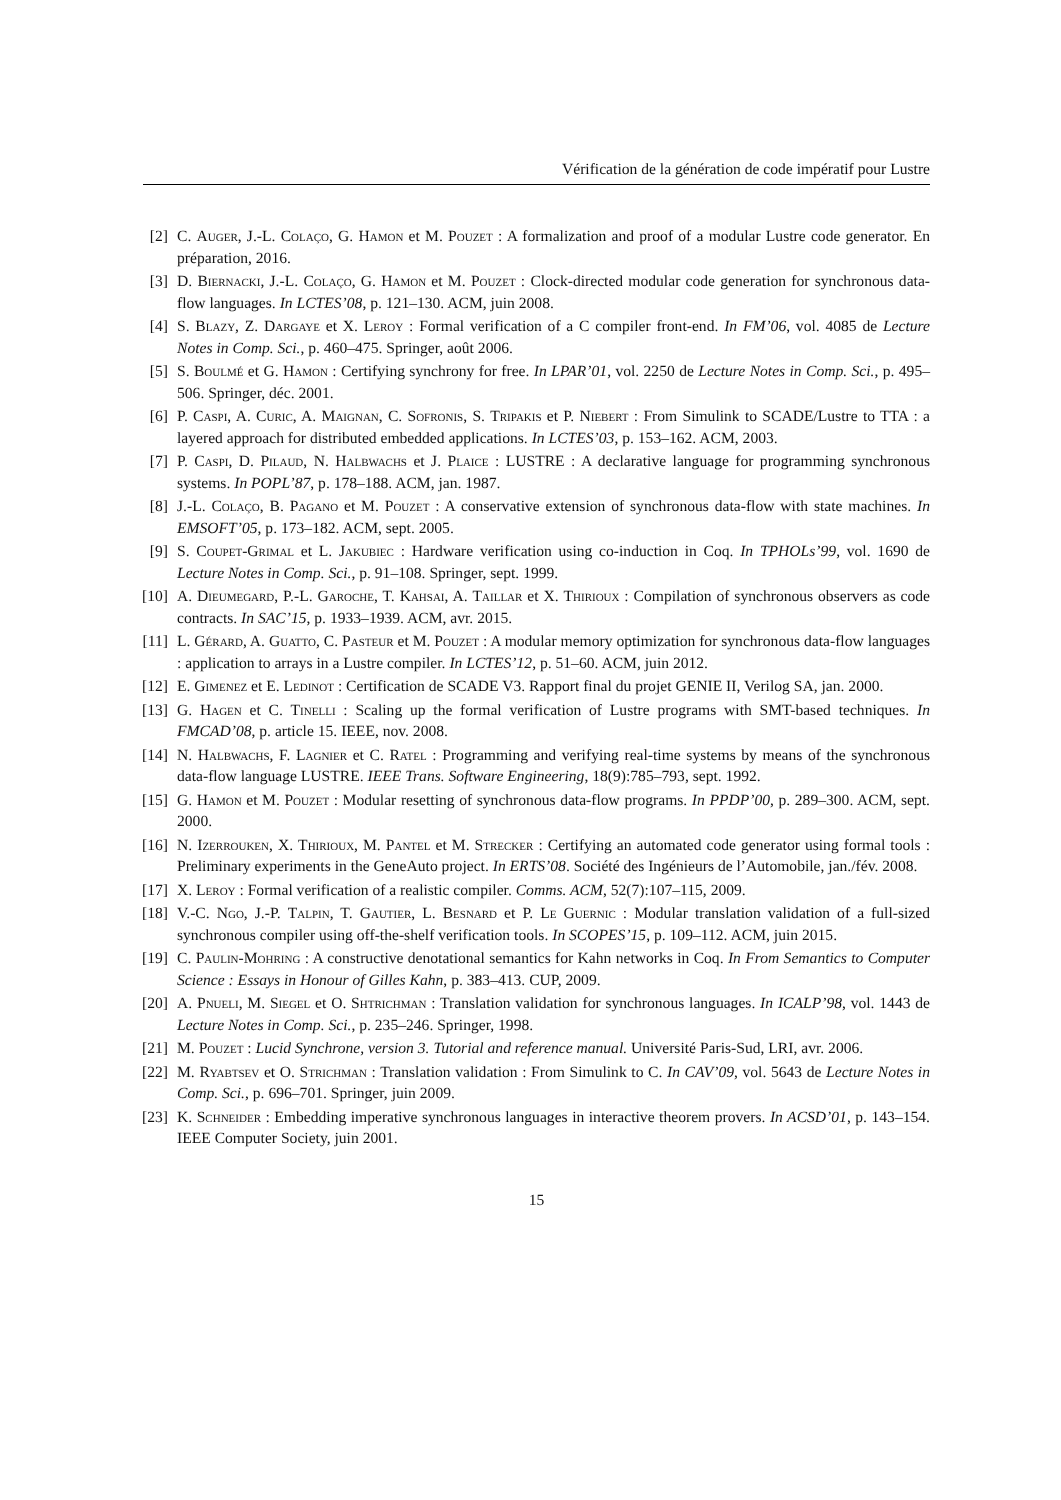Vérification de la génération de code impératif pour Lustre
[2] C. Auger, J.-L. Colaço, G. Hamon et M. Pouzet : A formalization and proof of a modular Lustre code generator. En préparation, 2016.
[3] D. Biernacki, J.-L. Colaço, G. Hamon et M. Pouzet : Clock-directed modular code generation for synchronous data-flow languages. In LCTES’08, p. 121–130. ACM, juin 2008.
[4] S. Blazy, Z. Dargaye et X. Leroy : Formal verification of a C compiler front-end. In FM’06, vol. 4085 de Lecture Notes in Comp. Sci., p. 460–475. Springer, août 2006.
[5] S. Boulmé et G. Hamon : Certifying synchrony for free. In LPAR’01, vol. 2250 de Lecture Notes in Comp. Sci., p. 495–506. Springer, déc. 2001.
[6] P. Caspi, A. Curic, A. Maignan, C. Sofronis, S. Tripakis et P. Niebert : From Simulink to SCADE/Lustre to TTA : a layered approach for distributed embedded applications. In LCTES’03, p. 153–162. ACM, 2003.
[7] P. Caspi, D. Pilaud, N. Halbwachs et J. Plaice : LUSTRE : A declarative language for programming synchronous systems. In POPL’87, p. 178–188. ACM, jan. 1987.
[8] J.-L. Colaço, B. Pagano et M. Pouzet : A conservative extension of synchronous data-flow with state machines. In EMSOFT’05, p. 173–182. ACM, sept. 2005.
[9] S. Coupet-Grimal et L. Jakubiec : Hardware verification using co-induction in Coq. In TPHOLs’99, vol. 1690 de Lecture Notes in Comp. Sci., p. 91–108. Springer, sept. 1999.
[10] A. Dieumegard, P.-L. Garoche, T. Kahsai, A. Taillar et X. Thirioux : Compilation of synchronous observers as code contracts. In SAC’15, p. 1933–1939. ACM, avr. 2015.
[11] L. Gérard, A. Guatto, C. Pasteur et M. Pouzet : A modular memory optimization for synchronous data-flow languages : application to arrays in a Lustre compiler. In LCTES’12, p. 51–60. ACM, juin 2012.
[12] E. Gimenez et E. Ledinot : Certification de SCADE V3. Rapport final du projet GENIE II, Verilog SA, jan. 2000.
[13] G. Hagen et C. Tinelli : Scaling up the formal verification of Lustre programs with SMT-based techniques. In FMCAD’08, p. article 15. IEEE, nov. 2008.
[14] N. Halbwachs, F. Lagnier et C. Ratel : Programming and verifying real-time systems by means of the synchronous data-flow language LUSTRE. IEEE Trans. Software Engineering, 18(9):785–793, sept. 1992.
[15] G. Hamon et M. Pouzet : Modular resetting of synchronous data-flow programs. In PPDP’00, p. 289–300. ACM, sept. 2000.
[16] N. Izerrouken, X. Thirioux, M. Pantel et M. Strecker : Certifying an automated code generator using formal tools : Preliminary experiments in the GeneAuto project. In ERTS’08. Société des Ingénieurs de l’Automobile, jan./fév. 2008.
[17] X. Leroy : Formal verification of a realistic compiler. Comms. ACM, 52(7):107–115, 2009.
[18] V.-C. Ngo, J.-P. Talpin, T. Gautier, L. Besnard et P. Le Guernic : Modular translation validation of a full-sized synchronous compiler using off-the-shelf verification tools. In SCOPES’15, p. 109–112. ACM, juin 2015.
[19] C. Paulin-Mohring : A constructive denotational semantics for Kahn networks in Coq. In From Semantics to Computer Science : Essays in Honour of Gilles Kahn, p. 383–413. CUP, 2009.
[20] A. Pnueli, M. Siegel et O. Shtrichman : Translation validation for synchronous languages. In ICALP’98, vol. 1443 de Lecture Notes in Comp. Sci., p. 235–246. Springer, 1998.
[21] M. Pouzet : Lucid Synchrone, version 3. Tutorial and reference manual. Université Paris-Sud, LRI, avr. 2006.
[22] M. Ryabtsev et O. Strichman : Translation validation : From Simulink to C. In CAV’09, vol. 5643 de Lecture Notes in Comp. Sci., p. 696–701. Springer, juin 2009.
[23] K. Schneider : Embedding imperative synchronous languages in interactive theorem provers. In ACSD’01, p. 143–154. IEEE Computer Society, juin 2001.
15